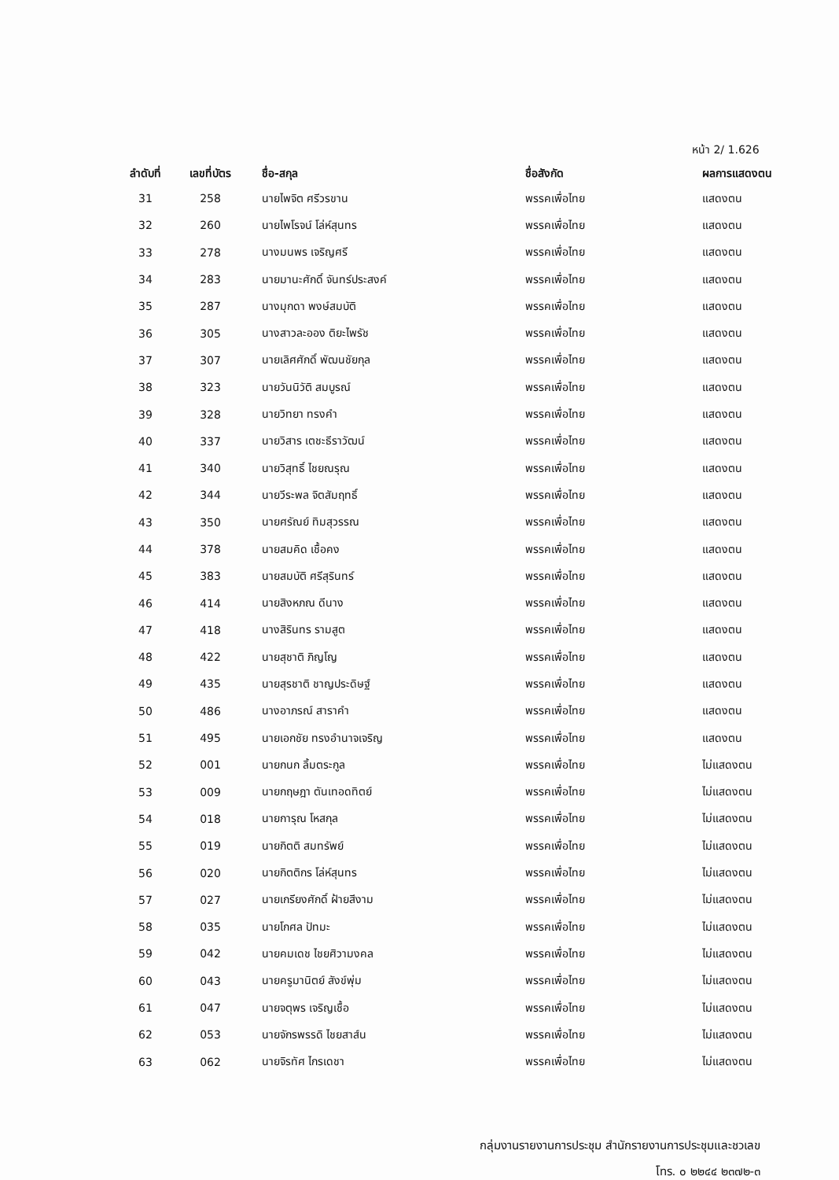หน้า 2/ 1.626
| ลำดับที่ | เลขที่บัตร | ชื่อ-สกุล | ชื่อสังกัด | ผลการแสดงตน |
| --- | --- | --- | --- | --- |
| 31 | 258 | นายไพจิต ศรีวรขาน | พรรคเพื่อไทย | แสดงตน |
| 32 | 260 | นายไพโรจน์ โล่ห์สุนทร | พรรคเพื่อไทย | แสดงตน |
| 33 | 278 | นางมนพร เจริญศรี | พรรคเพื่อไทย | แสดงตน |
| 34 | 283 | นายมานะศักดิ์ จันทร์ประสงค์ | พรรคเพื่อไทย | แสดงตน |
| 35 | 287 | นางมุกดา พงษ์สมบัติ | พรรคเพื่อไทย | แสดงตน |
| 36 | 305 | นางสาวละออง ติยะไพรัช | พรรคเพื่อไทย | แสดงตน |
| 37 | 307 | นายเลิศศักดิ์ พัฒนชัยกุล | พรรคเพื่อไทย | แสดงตน |
| 38 | 323 | นายวันนิวัติ สมบูรณ์ | พรรคเพื่อไทย | แสดงตน |
| 39 | 328 | นายวิทยา ทรงคำ | พรรคเพื่อไทย | แสดงตน |
| 40 | 337 | นายวิสาร เตชะธีราวัฒน์ | พรรคเพื่อไทย | แสดงตน |
| 41 | 340 | นายวิสุทธิ์ ไชยณรุณ | พรรคเพื่อไทย | แสดงตน |
| 42 | 344 | นายวีระพล จิตสัมฤทธิ์ | พรรคเพื่อไทย | แสดงตน |
| 43 | 350 | นายศรัณย์ ทิมสุวรรณ | พรรคเพื่อไทย | แสดงตน |
| 44 | 378 | นายสมคิด เชื้อคง | พรรคเพื่อไทย | แสดงตน |
| 45 | 383 | นายสมบัติ ศรีสุรินทร์ | พรรคเพื่อไทย | แสดงตน |
| 46 | 414 | นายสิงหภณ ดีนาง | พรรคเพื่อไทย | แสดงตน |
| 47 | 418 | นางสิรินทร รามสูต | พรรคเพื่อไทย | แสดงตน |
| 48 | 422 | นายสุชาติ ภิญโญ | พรรคเพื่อไทย | แสดงตน |
| 49 | 435 | นายสุรชาติ ชาญประดิษฐ์ | พรรคเพื่อไทย | แสดงตน |
| 50 | 486 | นางอาภรณ์ สาราคำ | พรรคเพื่อไทย | แสดงตน |
| 51 | 495 | นายเอกชัย ทรงอำนาจเจริญ | พรรคเพื่อไทย | แสดงตน |
| 52 | 001 | นายกนก ลิ้มตระกูล | พรรคเพื่อไทย | ไม่แสดงตน |
| 53 | 009 | นายกฤษฎา ตันเทอดทิตย์ | พรรคเพื่อไทย | ไม่แสดงตน |
| 54 | 018 | นายการุณ โหสกุล | พรรคเพื่อไทย | ไม่แสดงตน |
| 55 | 019 | นายกิตติ สมทรัพย์ | พรรคเพื่อไทย | ไม่แสดงตน |
| 56 | 020 | นายกิตติกร โล่ห์สุนทร | พรรคเพื่อไทย | ไม่แสดงตน |
| 57 | 027 | นายเกรียงศักดิ์ ฝ้ายสีงาม | พรรคเพื่อไทย | ไม่แสดงตน |
| 58 | 035 | นายโกศล ปัทมะ | พรรคเพื่อไทย | ไม่แสดงตน |
| 59 | 042 | นายคมเดช ไชยศิวามงคล | พรรคเพื่อไทย | ไม่แสดงตน |
| 60 | 043 | นายครูมานิตย์ สังข์พุ่ม | พรรคเพื่อไทย | ไม่แสดงตน |
| 61 | 047 | นายจตุพร เจริญเชื้อ | พรรคเพื่อไทย | ไม่แสดงตน |
| 62 | 053 | นายจักรพรรดิ ไชยสาส์น | พรรคเพื่อไทย | ไม่แสดงตน |
| 63 | 062 | นายจิรทัศ ไกรเดชา | พรรคเพื่อไทย | ไม่แสดงตน |
กลุ่มงานรายงานการประชุม สำนักรายงานการประชุมและชวเลข
โทร. ๐ ๒๒๔๔ ๒๓๗๒-๓